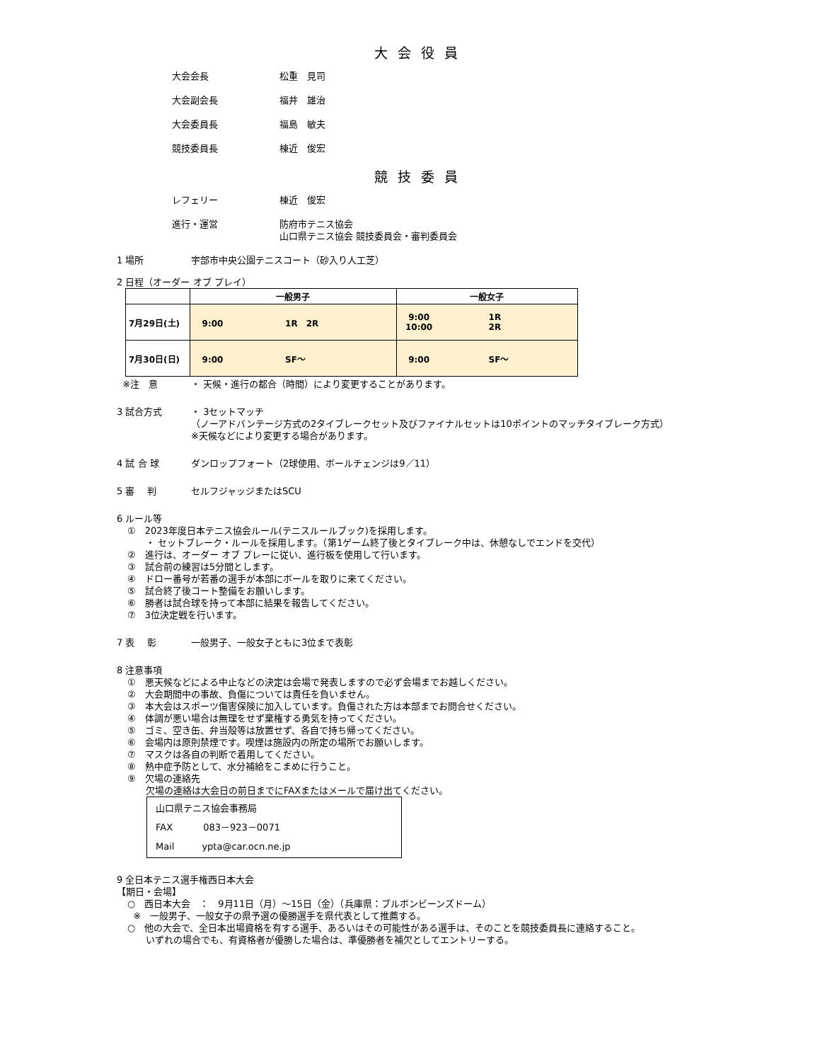大会役員
大会会長 松重　見司
大会副会長 福井　雄治
大会委員長 福島　敏夫
競技委員長 棟近　俊宏
競技委員
レフェリー 棟近　俊宏
進行・運営 防府市テニス協会
山口県テニス協会 競技委員会・審判委員会
1 場所 宇部市中央公園テニスコート（砂入り人工芝）
2 日程（オーダー オブ プレイ）
| | 一般男子 | 一般女子 |
| --- | --- | --- |
| 7月29日(土) | 9:00 1R 2R | 9:00 1R 10:00 2R |
| 7月30日(日) | 9:00 SF～ | 9:00 SF～ |
※注　意 ・ 天候・進行の都合（時間）により変更することがあります。
3 試合方式 ・ 3セットマッチ
（ノーアドバンテージ方式の2タイブレークセット及びファイナルセットは10ポイントのマッチタイブレーク方式）
※天候などにより変更する場合があります。
4 試 合 球 ダンロップフォート（2球使用、ボールチェンジは9／11）
5 審　 判 セルフジャッジまたはSCU
6 ルール等
①　2023年度日本テニス協会ルール(テニスルールブック)を採用します。
　　・ セットブレーク・ルールを採用します。（第1ゲーム終了後とタイブレーク中は、休憩なしでエンドを交代）
②　進行は、オーダー オブ プレーに従い、進行板を使用して行います。
③　試合前の練習は5分間とします。
④　ドロー番号が若番の選手が本部にボールを取りに来てください。
⑤　試合終了後コート整備をお願いします。
⑥　勝者は試合球を持って本部に結果を報告してください。
⑦　3位決定戦を行います。
7 表　 彰 一般男子、一般女子ともに3位まで表彰
8 注意事項
①　悪天候などによる中止などの決定は会場で発表しますので必ず会場までお越しください。
②　大会期間中の事故、負傷については責任を負いません。
③　本大会はスポーツ傷害保険に加入しています。負傷された方は本部までお問合せください。
④　体調が悪い場合は無理をせず棄権する勇気を持ってください。
⑤　ゴミ、空き缶、弁当殻等は放置せず、各自で持ち帰ってください。
⑥　会場内は原則禁煙です。喫煙は施設内の所定の場所でお願いします。
⑦　マスクは各自の判断で着用してください。
⑧　熱中症予防として、水分補給をこまめに行うこと。
⑨　欠場の連絡先
　　欠場の連絡は大会日の前日までにFAXまたはメールで届け出てください。
山口県テニス協会事務局
FAX　　　 083－923－0071
Mail　　　ypta@car.ocn.ne.jp
9 全日本テニス選手権西日本大会
【期日・会場】
○　西日本大会　：　9月11日（月）～15日（金）（兵庫県：ブルボンビーンズドーム）
※　一般男子、一般女子の県予選の優勝選手を県代表として推薦する。
○　他の大会で、全日本出場資格を有する選手、あるいはその可能性がある選手は、そのことを競技委員長に連絡すること。
　　いずれの場合でも、有資格者が優勝した場合は、準優勝者を補欠としてエントリーする。